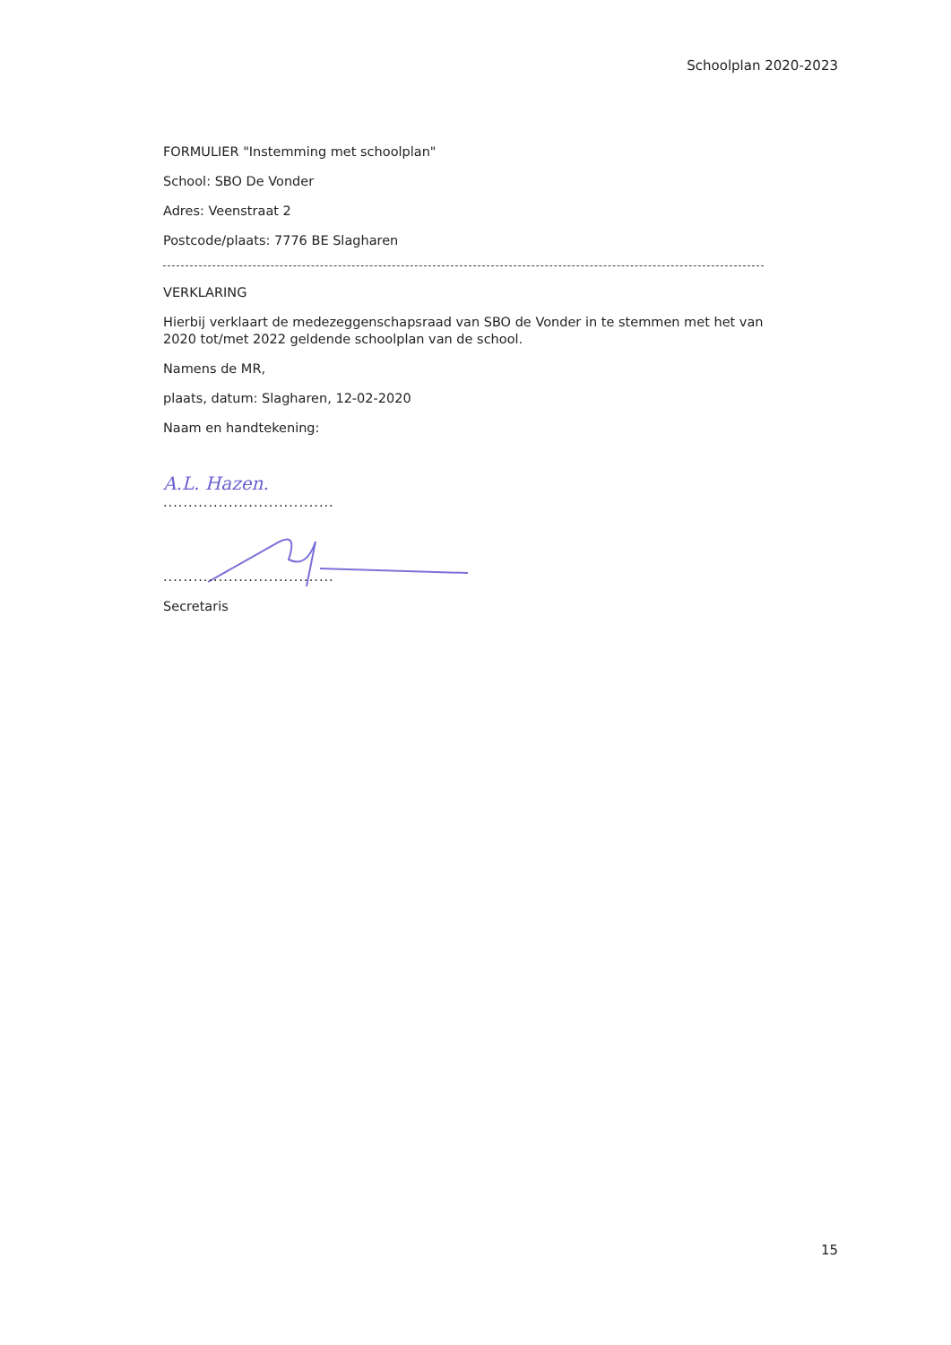Schoolplan 2020-2023
FORMULIER "Instemming met schoolplan"
School: SBO De Vonder
Adres: Veenstraat 2
Postcode/plaats: 7776 BE Slagharen
VERKLARING
Hierbij verklaart de medezeggenschapsraad van SBO de Vonder in te stemmen met het van 2020 tot/met 2022 geldende schoolplan van de school.
Namens de MR,
plaats, datum: Slagharen, 12-02-2020
Naam en handtekening:
A.L. Hazen.
..................................
..................................
Secretaris
15